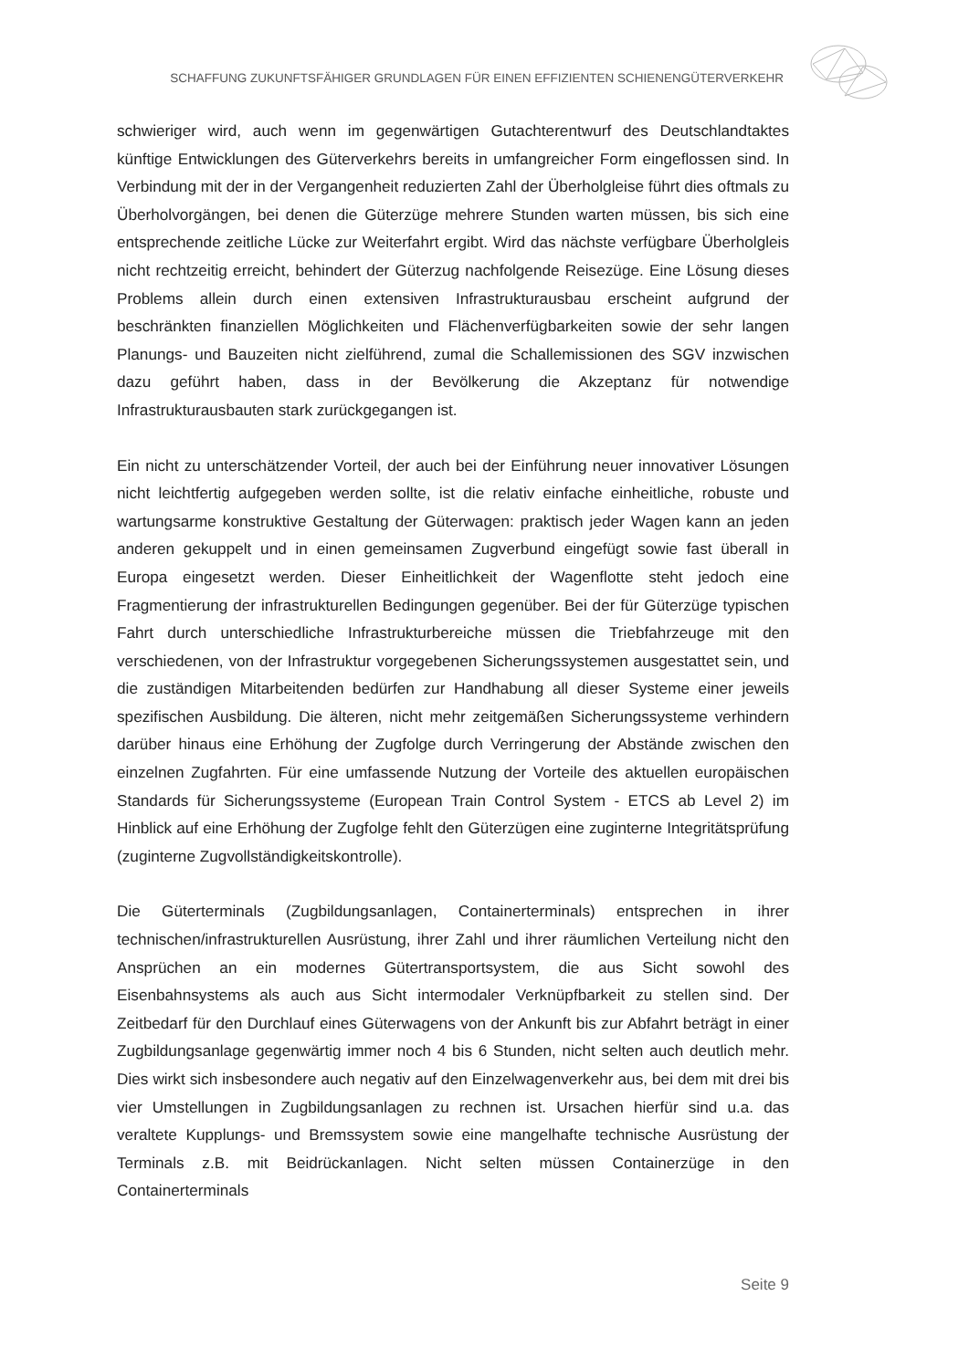SCHAFFUNG ZUKUNFTSFÄHIGER GRUNDLAGEN FÜR EINEN EFFIZIENTEN SCHIENENGÜTERVERKEHR
schwieriger wird, auch wenn im gegenwärtigen Gutachterentwurf des Deutschlandtaktes künftige Entwicklungen des Güterverkehrs bereits in umfangreicher Form eingeflossen sind. In Verbindung mit der in der Vergangenheit reduzierten Zahl der Überholgleise führt dies oftmals zu Überholvorgängen, bei denen die Güterzüge mehrere Stunden warten müssen, bis sich eine entsprechende zeitliche Lücke zur Weiterfahrt ergibt. Wird das nächste verfügbare Überholgleis nicht rechtzeitig erreicht, behindert der Güterzug nachfolgende Reisezüge. Eine Lösung dieses Problems allein durch einen extensiven Infrastrukturausbau erscheint aufgrund der beschränkten finanziellen Möglichkeiten und Flächenverfügbarkeiten sowie der sehr langen Planungs- und Bauzeiten nicht zielführend, zumal die Schallemissionen des SGV inzwischen dazu geführt haben, dass in der Bevölkerung die Akzeptanz für notwendige Infrastrukturausbauten stark zurückgegangen ist.
Ein nicht zu unterschätzender Vorteil, der auch bei der Einführung neuer innovativer Lösungen nicht leichtfertig aufgegeben werden sollte, ist die relativ einfache einheitliche, robuste und wartungsarme konstruktive Gestaltung der Güterwagen: praktisch jeder Wagen kann an jeden anderen gekuppelt und in einen gemeinsamen Zugverbund eingefügt sowie fast überall in Europa eingesetzt werden. Dieser Einheitlichkeit der Wagenflotte steht jedoch eine Fragmentierung der infrastrukturellen Bedingungen gegenüber. Bei der für Güterzüge typischen Fahrt durch unterschiedliche Infrastrukturbereiche müssen die Triebfahrzeuge mit den verschiedenen, von der Infrastruktur vorgegebenen Sicherungssystemen ausgestattet sein, und die zuständigen Mitarbeitenden bedürfen zur Handhabung all dieser Systeme einer jeweils spezifischen Ausbildung. Die älteren, nicht mehr zeitgemäßen Sicherungssysteme verhindern darüber hinaus eine Erhöhung der Zugfolge durch Verringerung der Abstände zwischen den einzelnen Zugfahrten. Für eine umfassende Nutzung der Vorteile des aktuellen europäischen Standards für Sicherungssysteme (European Train Control System - ETCS ab Level 2) im Hinblick auf eine Erhöhung der Zugfolge fehlt den Güterzügen eine zuginterne Integritätsprüfung (zuginterne Zugvollständigkeitskontrolle).
Die Güterterminals (Zugbildungsanlagen, Containerterminals) entsprechen in ihrer technischen/infrastrukturellen Ausrüstung, ihrer Zahl und ihrer räumlichen Verteilung nicht den Ansprüchen an ein modernes Gütertransportsystem, die aus Sicht sowohl des Eisenbahnsystems als auch aus Sicht intermodaler Verknüpfbarkeit zu stellen sind. Der Zeitbedarf für den Durchlauf eines Güterwagens von der Ankunft bis zur Abfahrt beträgt in einer Zugbildungsanlage gegenwärtig immer noch 4 bis 6 Stunden, nicht selten auch deutlich mehr. Dies wirkt sich insbesondere auch negativ auf den Einzelwagenverkehr aus, bei dem mit drei bis vier Umstellungen in Zugbildungsanlagen zu rechnen ist. Ursachen hierfür sind u.a. das veraltete Kupplungs- und Bremssystem sowie eine mangelhafte technische Ausrüstung der Terminals z.B. mit Beidrückanlagen. Nicht selten müssen Containerzüge in den Containerterminals
Seite 9